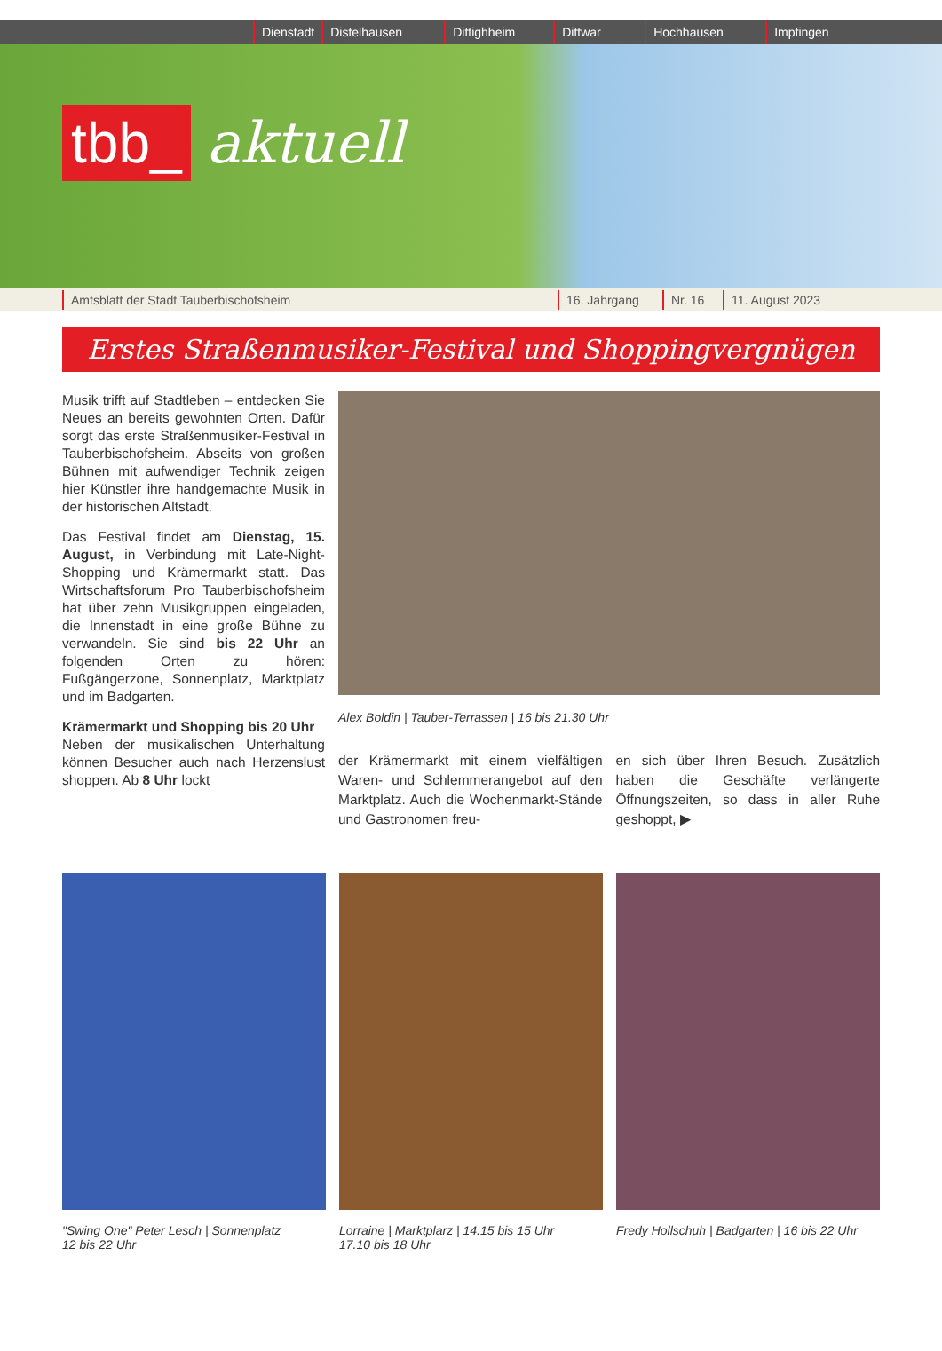Dienstadt Distelhausen Dittighheim Dittwar Hochhausen Impfingen
tbb_ aktuell
Amtsblatt der Stadt Tauberbischofsheim 16. Jahrgang Nr. 16 11. August 2023
Erstes Straßenmusiker-Festival und Shoppingvergnügen
Musik trifft auf Stadtleben – entdecken Sie Neues an bereits gewohnten Orten. Dafür sorgt das erste Straßenmusiker-Festival in Tauberbischofsheim. Abseits von großen Bühnen mit aufwendiger Technik zeigen hier Künstler ihre handgemachte Musik in der historischen Altstadt.
Das Festival findet am Dienstag, 15. August, in Verbindung mit Late-Night-Shopping und Krämermarkt statt. Das Wirtschaftsforum Pro Tauberbischofsheim hat über zehn Musikgruppen eingeladen, die Innenstadt in eine große Bühne zu verwandeln. Sie sind bis 22 Uhr an folgenden Orten zu hören: Fußgängerzone, Sonnenplatz, Marktplatz und im Badgarten.
Krämermarkt und Shopping bis 20 Uhr
Neben der musikalischen Unterhaltung können Besucher auch nach Herzenslust shoppen. Ab 8 Uhr lockt
Alex Boldin | Tauber-Terrassen | 16 bis 21.30 Uhr
der Krämermarkt mit einem vielfältigen Waren- und Schlemmerangebot auf den Marktplatz. Auch die Wochenmarkt-Stände und Gastronomen freu-
en sich über Ihren Besuch. Zusätzlich haben die Geschäfte verlängerte Öffnungszeiten, so dass in aller Ruhe geshoppt, ▶
"Swing One" Peter Lesch | Sonnenplatz
12 bis 22 Uhr
Lorraine | Marktplarz | 14.15 bis 15 Uhr
17.10 bis 18 Uhr
Fredy Hollschuh | Badgarten | 16 bis 22 Uhr